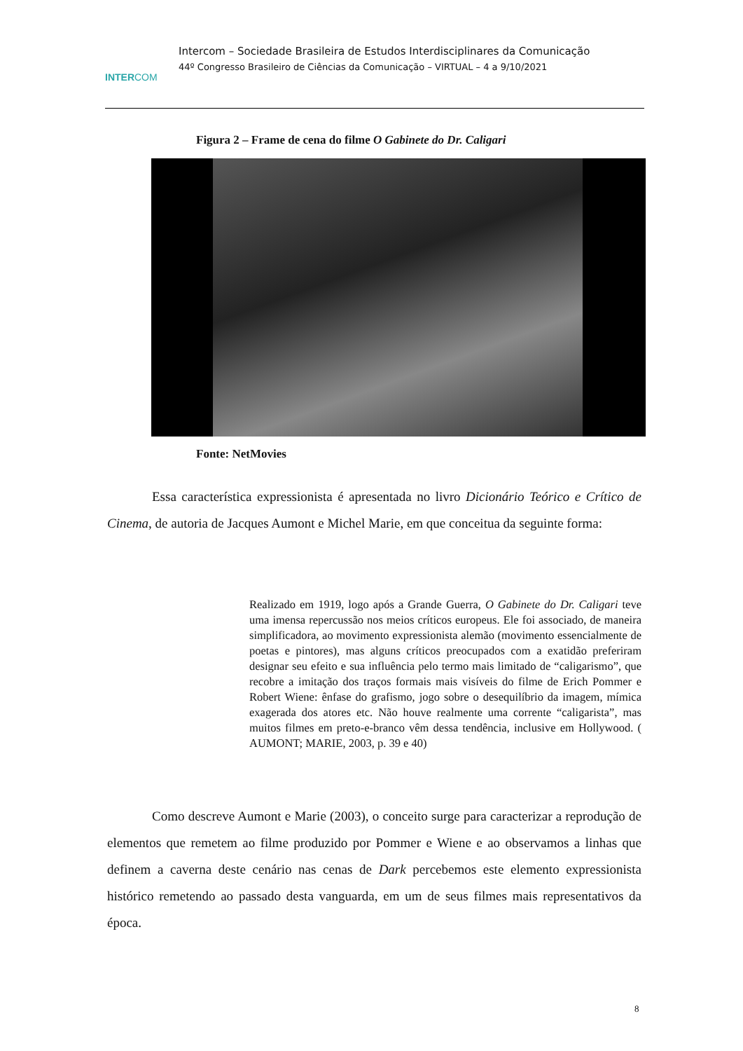INTERCOM
Intercom – Sociedade Brasileira de Estudos Interdisciplinares da Comunicação
44º Congresso Brasileiro de Ciências da Comunicação – VIRTUAL – 4 a 9/10/2021
Figura 2 – Frame de cena do filme O Gabinete do Dr. Caligari
Fonte: NetMovies
Essa característica expressionista é apresentada no livro Dicionário Teórico e Crítico de Cinema, de autoria de Jacques Aumont e Michel Marie, em que conceitua da seguinte forma:
Realizado em 1919, logo após a Grande Guerra, O Gabinete do Dr. Caligari teve uma imensa repercussão nos meios críticos europeus. Ele foi associado, de maneira simplificadora, ao movimento expressionista alemão (movimento essencialmente de poetas e pintores), mas alguns críticos preocupados com a exatidão preferiram designar seu efeito e sua influência pelo termo mais limitado de “caligarismo”, que recobre a imitação dos traços formais mais visíveis do filme de Erich Pommer e Robert Wiene: ênfase do grafismo, jogo sobre o desequilíbrio da imagem, mímica exagerada dos atores etc. Não houve realmente uma corrente “caligarista”, mas muitos filmes em preto-e-branco vêm dessa tendência, inclusive em Hollywood. ( AUMONT; MARIE, 2003, p. 39 e 40)
Como descreve Aumont e Marie (2003), o conceito surge para caracterizar a reprodução de elementos que remetem ao filme produzido por Pommer e Wiene e ao observamos a linhas que definem a caverna deste cenário nas cenas de Dark percebemos este elemento expressionista histórico remetendo ao passado desta vanguarda, em um de seus filmes mais representativos da época.
8